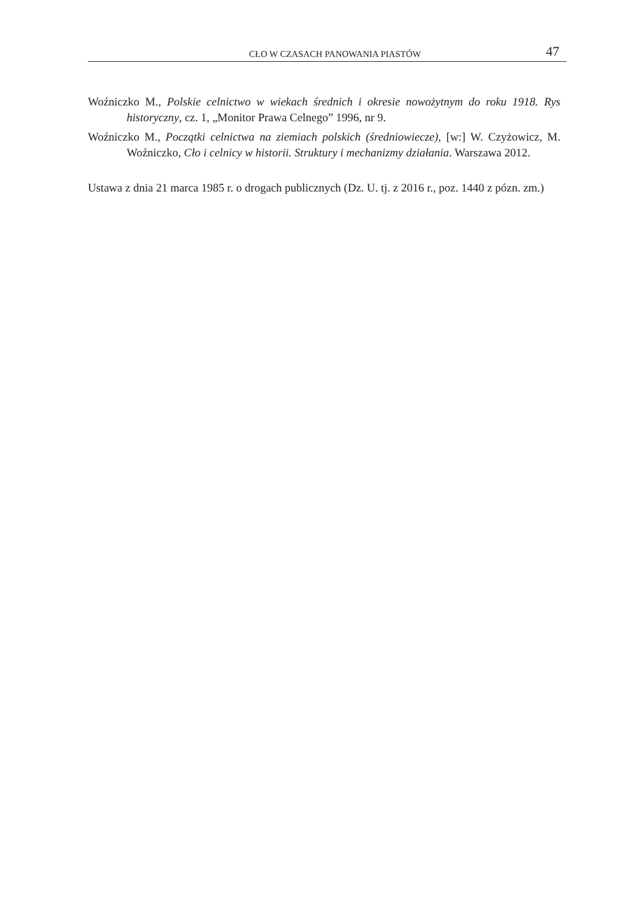CŁO W CZASACH PANOWANIA PIASTÓW 47
Woźniczko M., Polskie celnictwo w wiekach średnich i okresie nowożytnym do roku 1918. Rys historyczny, cz. 1, „Monitor Prawa Celnego” 1996, nr 9.
Woźniczko M., Początki celnictwa na ziemiach polskich (średniowiecze), [w:] W. Czyżowicz, M. Woźniczko, Cło i celnicy w historii. Struktury i mechanizmy działania. Warszawa 2012.
Ustawa z dnia 21 marca 1985 r. o drogach publicznych (Dz. U. tj. z 2016 r., poz. 1440 z pózn. zm.)